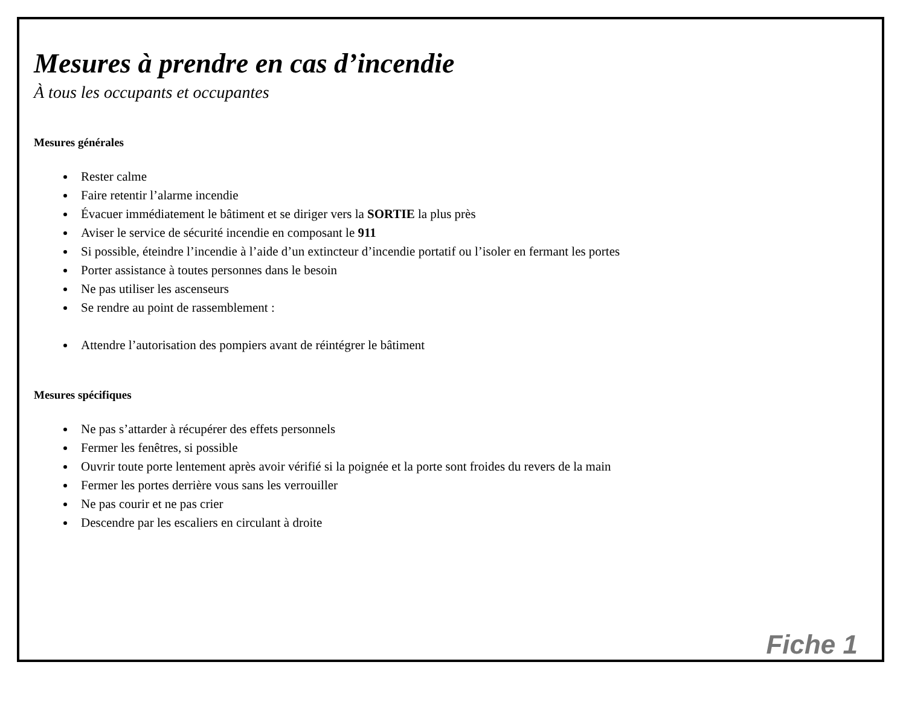Mesures à prendre en cas d’incendie
À tous les occupants et occupantes
Mesures générales
Rester calme
Faire retentir l’alarme incendie
Évacuer immédiatement le bâtiment et se diriger vers la SORTIE la plus près
Aviser le service de sécurité incendie en composant le 911
Si possible, éteindre l’incendie à l’aide d’un extincteur d’incendie portatif ou l’isoler en fermant les portes
Porter assistance à toutes personnes dans le besoin
Ne pas utiliser les ascenseurs
Se rendre au point de rassemblement :
Attendre l’autorisation des pompiers avant de réintégrer le bâtiment
Mesures spécifiques
Ne pas s’attarder à récupérer des effets personnels
Fermer les fenêtres, si possible
Ouvrir toute porte lentement après avoir vérifié si la poignée et la porte sont froides du revers de la main
Fermer les portes derrière vous sans les verrouiller
Ne pas courir et ne pas crier
Descendre par les escaliers en circulant à droite
Fiche 1